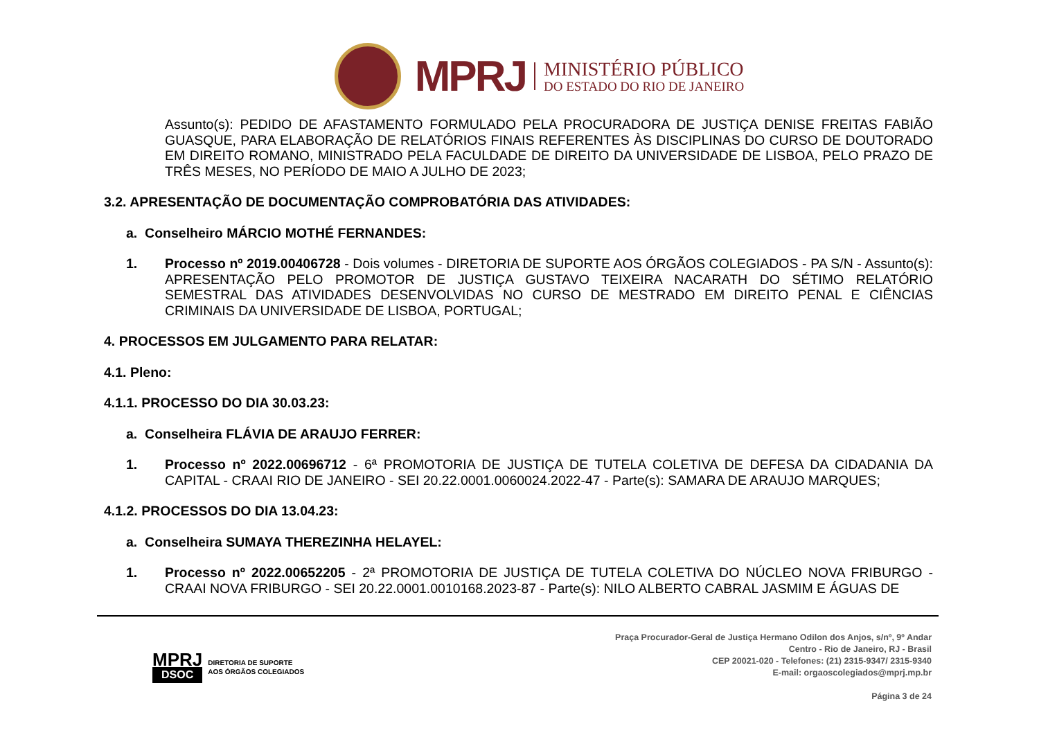MPRJ
MINISTÉRIO PÚBLICO
DO ESTADO DO RIO DE JANEIRO
Assunto(s): PEDIDO DE AFASTAMENTO FORMULADO PELA PROCURADORA DE JUSTIÇA DENISE FREITAS FABIÃO GUASQUE, PARA ELABORAÇÃO DE RELATÓRIOS FINAIS REFERENTES ÀS DISCIPLINAS DO CURSO DE DOUTORADO EM DIREITO ROMANO, MINISTRADO PELA FACULDADE DE DIREITO DA UNIVERSIDADE DE LISBOA, PELO PRAZO DE TRÊS MESES, NO PERÍODO DE MAIO A JULHO DE 2023;
3.2. APRESENTAÇÃO DE DOCUMENTAÇÃO COMPROBATÓRIA DAS ATIVIDADES:
a. Conselheiro MÁRCIO MOTHÉ FERNANDES:
1. Processo nº 2019.00406728 - Dois volumes - DIRETORIA DE SUPORTE AOS ÓRGÃOS COLEGIADOS - PA S/N - Assunto(s): APRESENTAÇÃO PELO PROMOTOR DE JUSTIÇA GUSTAVO TEIXEIRA NACARATH DO SÉTIMO RELATÓRIO SEMESTRAL DAS ATIVIDADES DESENVOLVIDAS NO CURSO DE MESTRADO EM DIREITO PENAL E CIÊNCIAS CRIMINAIS DA UNIVERSIDADE DE LISBOA, PORTUGAL;
4. PROCESSOS EM JULGAMENTO PARA RELATAR:
4.1. Pleno:
4.1.1. PROCESSO DO DIA 30.03.23:
a. Conselheira FLÁVIA DE ARAUJO FERRER:
1. Processo nº 2022.00696712 - 6ª PROMOTORIA DE JUSTIÇA DE TUTELA COLETIVA DE DEFESA DA CIDADANIA DA CAPITAL - CRAAI RIO DE JANEIRO - SEI 20.22.0001.0060024.2022-47 - Parte(s): SAMARA DE ARAUJO MARQUES;
4.1.2. PROCESSOS DO DIA 13.04.23:
a. Conselheira SUMAYA THEREZINHA HELAYEL:
1. Processo nº 2022.00652205 - 2ª PROMOTORIA DE JUSTIÇA DE TUTELA COLETIVA DO NÚCLEO NOVA FRIBURGO - CRAAI NOVA FRIBURGO - SEI 20.22.0001.0010168.2023-87 - Parte(s): NILO ALBERTO CABRAL JASMIM E ÁGUAS DE
MPRJ
DSOC
DIRETORIA DE SUPORTE
AOS ÓRGÃOS COLEGIADOS
Praça Procurador-Geral de Justiça Hermano Odilon dos Anjos, s/nº, 9º Andar
Centro - Rio de Janeiro, RJ - Brasil
CEP 20021-020 - Telefones: (21) 2315-9347/ 2315-9340
E-mail: orgaoscolegiados@mprj.mp.br
Página 3 de 24